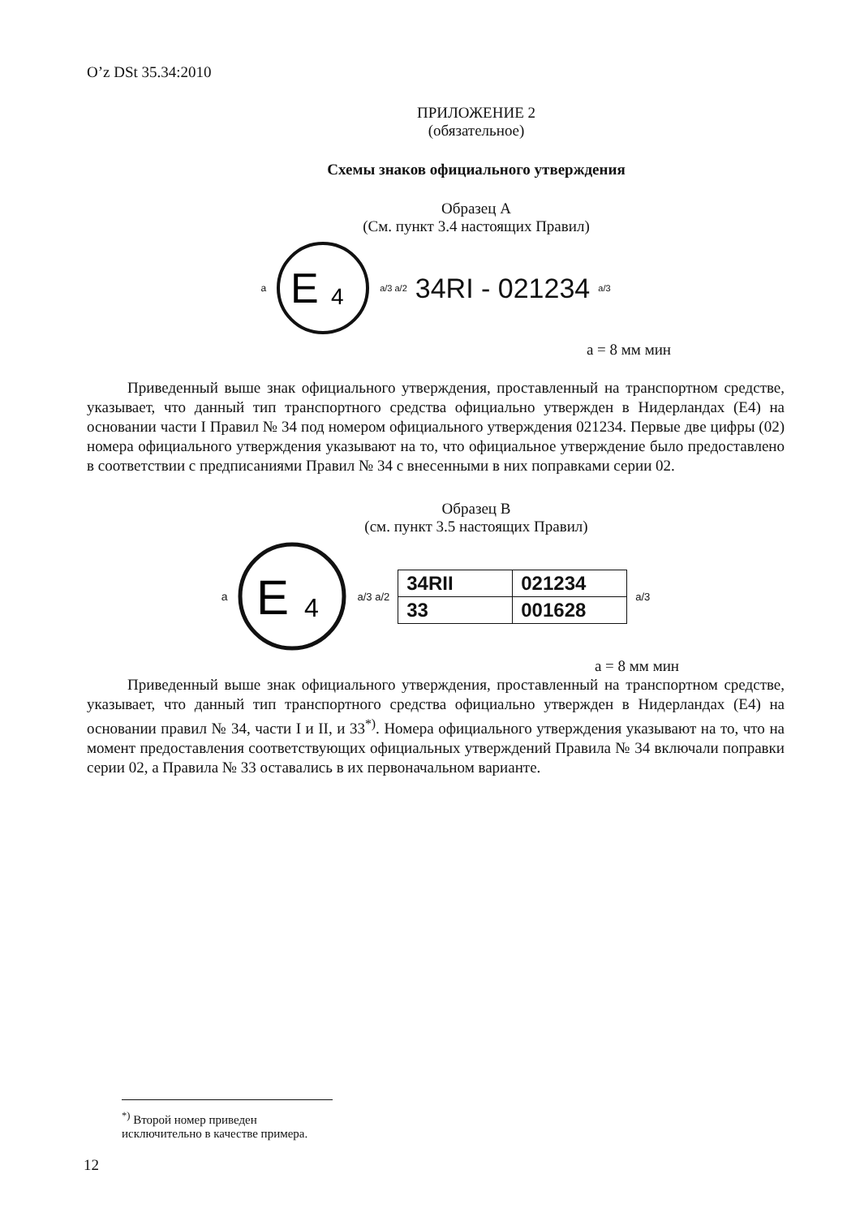O’z DSt 35.34:2010
ПРИЛОЖЕНИЕ 2
(обязательное)
Схемы знаков официального утверждения
Образец А
(См. пункт 3.4 настоящих Правил)
a
E
4
a/3 a/2 34RI - 021234 a/3
a = 8 мм мин
Приведенный выше знак официального утверждения, проставленный на транспортном средстве, указывает, что данный тип транспортного средства официально утвержден в Нидерландах (E4) на основании части I Правил № 34 под номером официального утверждения 021234. Первые две цифры (02) номера официального утверждения указывают на то, что официальное утверждение было предоставлено в соответствии с предписаниями Правил № 34 с внесенными в них поправками серии 02.
Образец B
(см. пункт 3.5 настоящих Правил)
a
E
4
a/3 a/2
| 34RII | 021234 |
| 33 | 001628 |
a/3
a = 8 мм мин
Приведенный выше знак официального утверждения, проставленный на транспортном средстве, указывает, что данный тип транспортного средства официально утвержден в Нидерландах (E4) на основании правил № 34, части I и II, и 33<sup>*)</sup>. Номера официального утверждения указывают на то, что на момент предоставления соответствующих официальных утверждений Правила № 34 включали поправки серии 02, а Правила № 33 оставались в их первоначальном варианте.
<sup>*)</sup> Второй номер приведен исключительно в качестве примера.
12